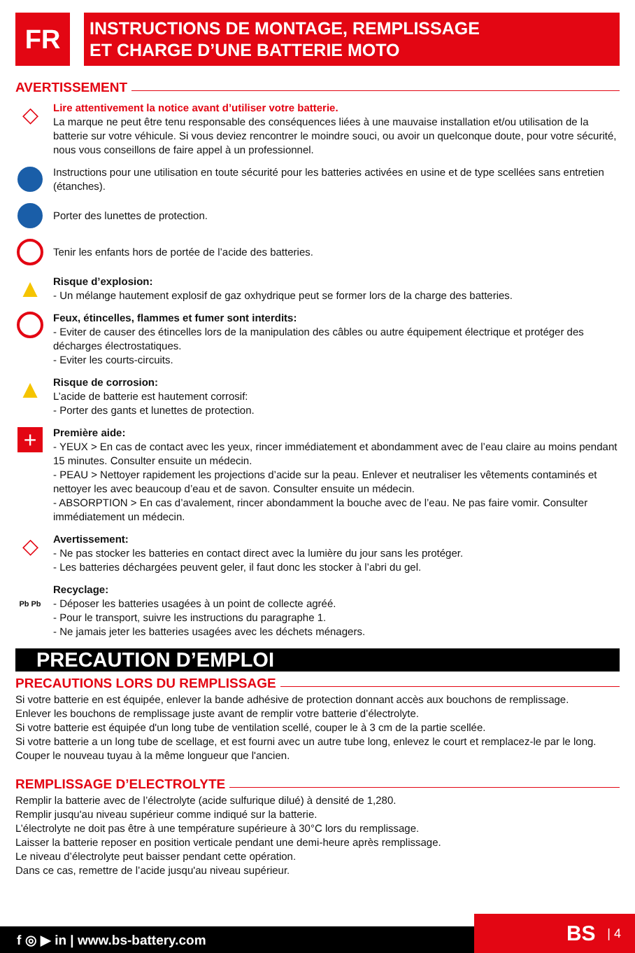FR
INSTRUCTIONS DE MONTAGE, REMPLISSAGE
ET CHARGE D’UNE BATTERIE MOTO
AVERTISSEMENT
◇
Lire attentivement la notice avant d’utiliser votre batterie.
La marque ne peut être tenu responsable des conséquences liées à une mauvaise installation et/ou utilisation de la batterie sur votre véhicule. Si vous deviez rencontrer le moindre souci, ou avoir un quelconque doute, pour votre sécurité, nous vous conseillons de faire appel à un professionnel.
Instructions pour une utilisation en toute sécurité pour les batteries activées en usine et de type scellées sans entretien (étanches).
Porter des lunettes de protection.
Tenir les enfants hors de portée de l’acide des batteries.
▲
Risque d’explosion:
- Un mélange hautement explosif de gaz oxhydrique peut se former lors de la charge des batteries.
Feux, étincelles, flammes et fumer sont interdits:
- Eviter de causer des étincelles lors de la manipulation des câbles ou autre équipement électrique et protéger des décharges électrostatiques.
- Eviter les courts-circuits.
▲
Risque de corrosion:
L’acide de batterie est hautement corrosif:
- Porter des gants et lunettes de protection.
+
Première aide:
- YEUX > En cas de contact avec les yeux, rincer immédiatement et abondamment avec de l’eau claire au moins pendant 15 minutes. Consulter ensuite un médecin.
- PEAU > Nettoyer rapidement les projections d’acide sur la peau. Enlever et neutraliser les vêtements contaminés et nettoyer les avec beaucoup d’eau et de savon. Consulter ensuite un médecin.
- ABSORPTION > En cas d’avalement, rincer abondamment la bouche avec de l’eau. Ne pas faire vomir. Consulter immédiatement un médecin.
◇
Avertissement:
- Ne pas stocker les batteries en contact direct avec la lumière du jour sans les protéger.
- Les batteries déchargées peuvent geler, il faut donc les stocker à l’abri du gel.
Pb Pb
Recyclage:
- Déposer les batteries usagées à un point de collecte agréé.
- Pour le transport, suivre les instructions du paragraphe 1.
- Ne jamais jeter les batteries usagées avec les déchets ménagers.
PRECAUTION D’EMPLOI
PRECAUTIONS LORS DU REMPLISSAGE
Si votre batterie en est équipée, enlever la bande adhésive de protection donnant accès aux bouchons de remplissage.
Enlever les bouchons de remplissage juste avant de remplir votre batterie d’électrolyte.
Si votre batterie est équipée d'un long tube de ventilation scellé, couper le à 3 cm de la partie scellée.
Si votre batterie a un long tube de scellage, et est fourni avec un autre tube long, enlevez le court et remplacez-le par le long. Couper le nouveau tuyau à la même longueur que l'ancien.
REMPLISSAGE D’ELECTROLYTE
Remplir la batterie avec de l’électrolyte (acide sulfurique dilué) à densité de 1,280.
Remplir jusqu'au niveau supérieur comme indiqué sur la batterie.
L’électrolyte ne doit pas être à une température supérieure à 30°C lors du remplissage.
Laisser la batterie reposer en position verticale pendant une demi-heure après remplissage.
Le niveau d’électrolyte peut baisser pendant cette opération.
Dans ce cas, remettre de l’acide jusqu'au niveau supérieur.
f ◎ ▶ in | www.bs-battery.com BS | 4